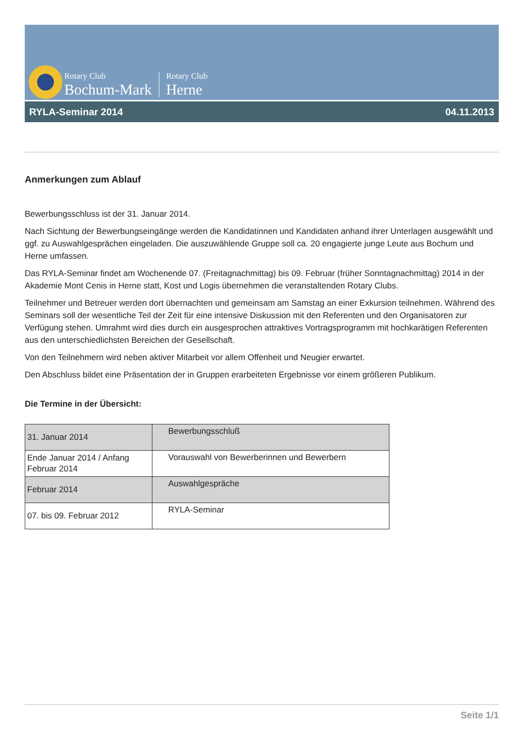Rotary Club
Bochum-Mark
Rotary Club
Herne
RYLA-Seminar 2014 04.11.2013
Anmerkungen zum Ablauf
Bewerbungsschluss ist der 31. Januar 2014.
Nach Sichtung der Bewerbungseingänge werden die Kandidatinnen und Kandidaten anhand ihrer Unterlagen aus­gewählt und ggf. zu Auswahlgesprächen eingeladen. Die auszuwählende Gruppe soll ca. 20 engagierte junge Leute aus Bochum und Herne umfassen.
Das RYLA-Seminar findet am Wochenende 07. (Freitagnachmittag) bis 09. Februar (früher Sonntagnachmittag) 2014 in der Akademie Mont Cenis in Herne statt, Kost und Logis übernehmen die veranstaltenden Rotary Clubs.
Teilnehmer und Betreuer werden dort übernachten und gemeinsam am Samstag an einer Exkursion teilnehmen. Während des Seminars soll der wesentliche Teil der Zeit für eine intensive Diskussion mit den Referenten und den Organisatoren zur Verfügung stehen. Umrahmt wird dies durch ein ausgesprochen attraktives Vortragsprogramm mit hochkarätigen Referenten aus den unterschiedlichsten Bereichen der Gesellschaft.
Von den Teilnehmern wird neben aktiver Mitarbeit vor allem Offenheit und Neugier erwartet.
Den Abschluss bildet eine Präsentation der in Gruppen erarbeiteten Ergebnisse vor einem größeren Publikum.
Die Termine in der Übersicht:
| 31. Januar 2014 | Bewerbungsschluß |
| Ende Januar 2014 / Anfang Februar 2014 | Vorauswahl von Bewerberinnen und Bewer­bern |
| Februar 2014 | Auswahlgespräche |
| 07. bis 09. Februar 2012 | RYLA-Seminar |
Seite 1/1